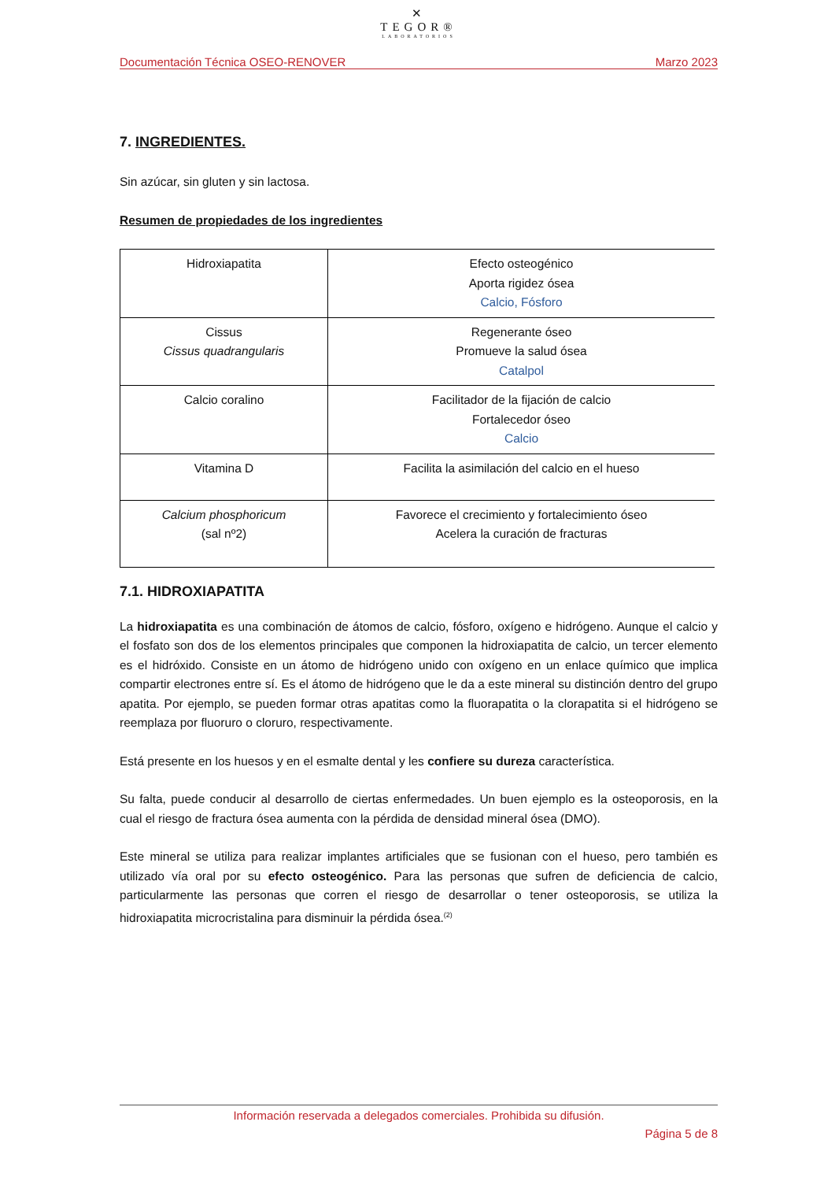✕
TEGOR®
LABORATORIOS
Documentación Técnica OSEO-RENOVER Marzo 2023
7. INGREDIENTES.
Sin azúcar, sin gluten y sin lactosa.
Resumen de propiedades de los ingredientes
| Hidroxiapatita | Efecto osteogénico Aporta rigidez ósea Calcio, Fósforo |
| Cissus Cissus quadrangularis | Regenerante óseo Promueve la salud ósea Catalpol |
| Calcio coralino | Facilitador de la fijación de calcio Fortalecedor óseo Calcio |
| Vitamina D | Facilita la asimilación del calcio en el hueso |
| Calcium phosphoricum (sal nº2) | Favorece el crecimiento y fortalecimiento óseo Acelera la curación de fracturas |
7.1. HIDROXIAPATITA
La hidroxiapatita es una combinación de átomos de calcio, fósforo, oxígeno e hidrógeno. Aunque el calcio y el fosfato son dos de los elementos principales que componen la hidroxiapatita de calcio, un tercer elemento es el hidróxido. Consiste en un átomo de hidrógeno unido con oxígeno en un enlace químico que implica compartir electrones entre sí. Es el átomo de hidrógeno que le da a este mineral su distinción dentro del grupo apatita. Por ejemplo, se pueden formar otras apatitas como la fluorapatita o la clorapatita si el hidrógeno se reemplaza por fluoruro o cloruro, respectivamente.
Está presente en los huesos y en el esmalte dental y les confiere su dureza característica.
Su falta, puede conducir al desarrollo de ciertas enfermedades. Un buen ejemplo es la osteoporosis, en la cual el riesgo de fractura ósea aumenta con la pérdida de densidad mineral ósea (DMO).
Este mineral se utiliza para realizar implantes artificiales que se fusionan con el hueso, pero también es utilizado vía oral por su efecto osteogénico. Para las personas que sufren de deficiencia de calcio, particularmente las personas que corren el riesgo de desarrollar o tener osteoporosis, se utiliza la hidroxiapatita microcristalina para disminuir la pérdida ósea.<sup>(2)</sup>
Información reservada a delegados comerciales. Prohibida su difusión.
Página 5 de 8